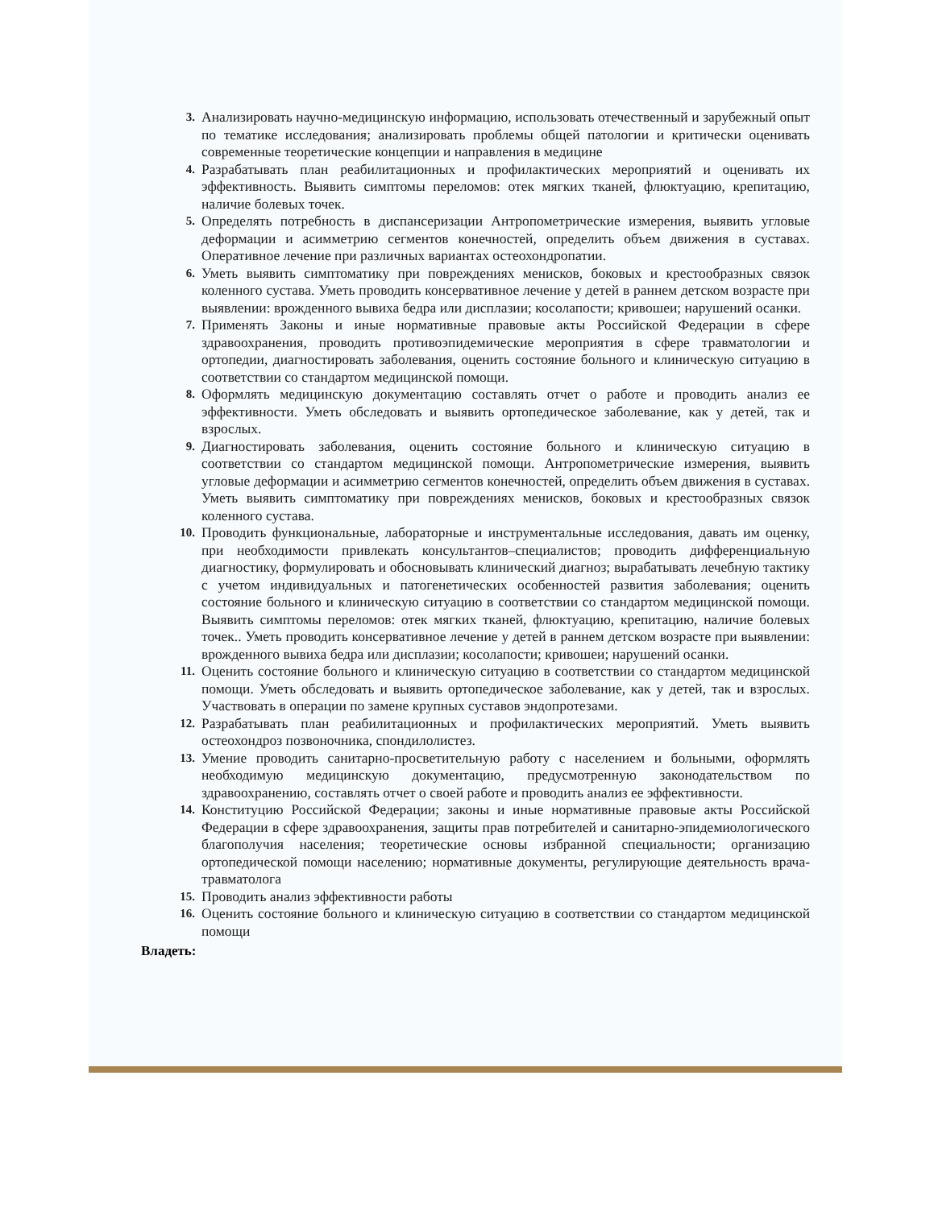3. Анализировать научно-медицинскую информацию, использовать отечественный и зарубежный опыт по тематике исследования; анализировать проблемы общей патологии и критически оценивать современные теоретические концепции и направления в медицине
4. Разрабатывать план реабилитационных и профилактических мероприятий и оценивать их эффективность. Выявить симптомы переломов: отек мягких тканей, флюктуацию, крепитацию, наличие болевых точек.
5. Определять потребность в диспансеризации Антропометрические измерения, выявить угловые деформации и асимметрию сегментов конечностей, определить объем движения в суставах. Оперативное лечение при различных вариантах остеохондропатии.
6. Уметь выявить симптоматику при повреждениях менисков, боковых и крестообразных связок коленного сустава. Уметь проводить консервативное лечение у детей в раннем детском возрасте при выявлении: врожденного вывиха бедра или дисплазии; косолапости; кривошеи; нарушений осанки.
7. Применять Законы и иные нормативные правовые акты Российской Федерации в сфере здравоохранения, проводить противоэпидемические мероприятия в сфере травматологии и ортопедии, диагностировать заболевания, оценить состояние больного и клиническую ситуацию в соответствии со стандартом медицинской помощи.
8. Оформлять медицинскую документацию составлять отчет о работе и проводить анализ ее эффективности. Уметь обследовать и выявить ортопедическое заболевание, как у детей, так и взрослых.
9. Диагностировать заболевания, оценить состояние больного и клиническую ситуацию в соответствии со стандартом медицинской помощи. Антропометрические измерения, выявить угловые деформации и асимметрию сегментов конечностей, определить объем движения в суставах. Уметь выявить симптоматику при повреждениях менисков, боковых и крестообразных связок коленного сустава.
10. Проводить функциональные, лабораторные и инструментальные исследования, давать им оценку, при необходимости привлекать консультантов–специалистов; проводить дифференциальную диагностику, формулировать и обосновывать клинический диагноз; вырабатывать лечебную тактику с учетом индивидуальных и патогенетических особенностей развития заболевания; оценить состояние больного и клиническую ситуацию в соответствии со стандартом медицинской помощи. Выявить симптомы переломов: отек мягких тканей, флюктуацию, крепитацию, наличие болевых точек.. Уметь проводить консервативное лечение у детей в раннем детском возрасте при выявлении: врожденного вывиха бедра или дисплазии; косолапости; кривошеи; нарушений осанки.
11. Оценить состояние больного и клиническую ситуацию в соответствии со стандартом медицинской помощи. Уметь обследовать и выявить ортопедическое заболевание, как у детей, так и взрослых. Участвовать в операции по замене крупных суставов эндопротезами.
12. Разрабатывать план реабилитационных и профилактических мероприятий. Уметь выявить остеохондроз позвоночника, спондилолистез.
13. Умение проводить санитарно-просветительную работу с населением и больными, оформлять необходимую медицинскую документацию, предусмотренную законодательством по здравоохранению, составлять отчет о своей работе и проводить анализ ее эффективности.
14. Конституцию Российской Федерации; законы и иные нормативные правовые акты Российской Федерации в сфере здравоохранения, защиты прав потребителей и санитарно-эпидемиологического благополучия населения; теоретические основы избранной специальности; организацию ортопедической помощи населению; нормативные документы, регулирующие деятельность врача-травматолога
15. Проводить анализ эффективности работы
16. Оценить состояние больного и клиническую ситуацию в соответствии со стандартом медицинской помощи
Владеть: